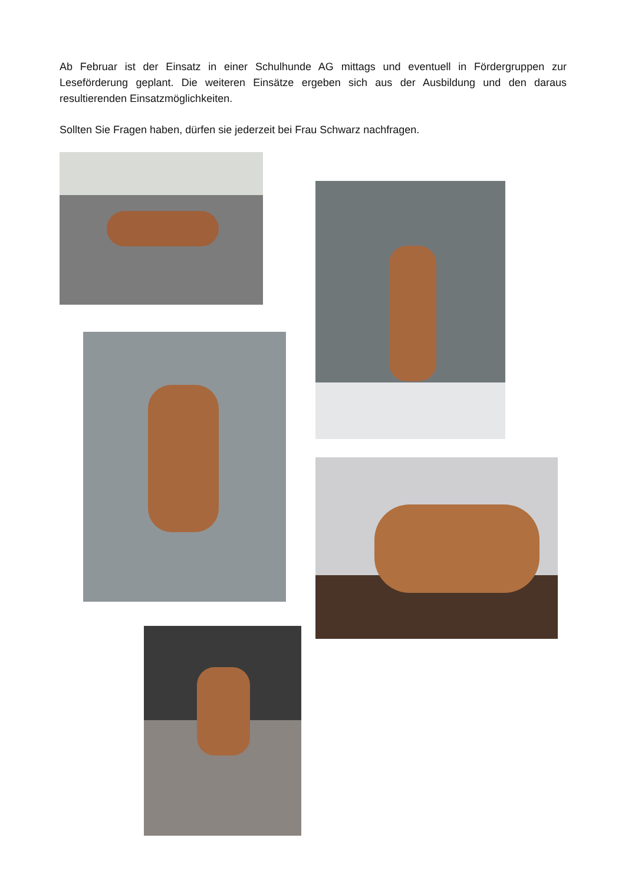Ab Februar ist der Einsatz in einer Schulhunde AG mittags und eventuell in Fördergruppen zur Leseförderung geplant. Die weiteren Einsätze ergeben sich aus der Ausbildung und den daraus resultierenden Einsatzmöglichkeiten.
Sollten Sie Fragen haben, dürfen sie jederzeit bei Frau Schwarz nachfragen.